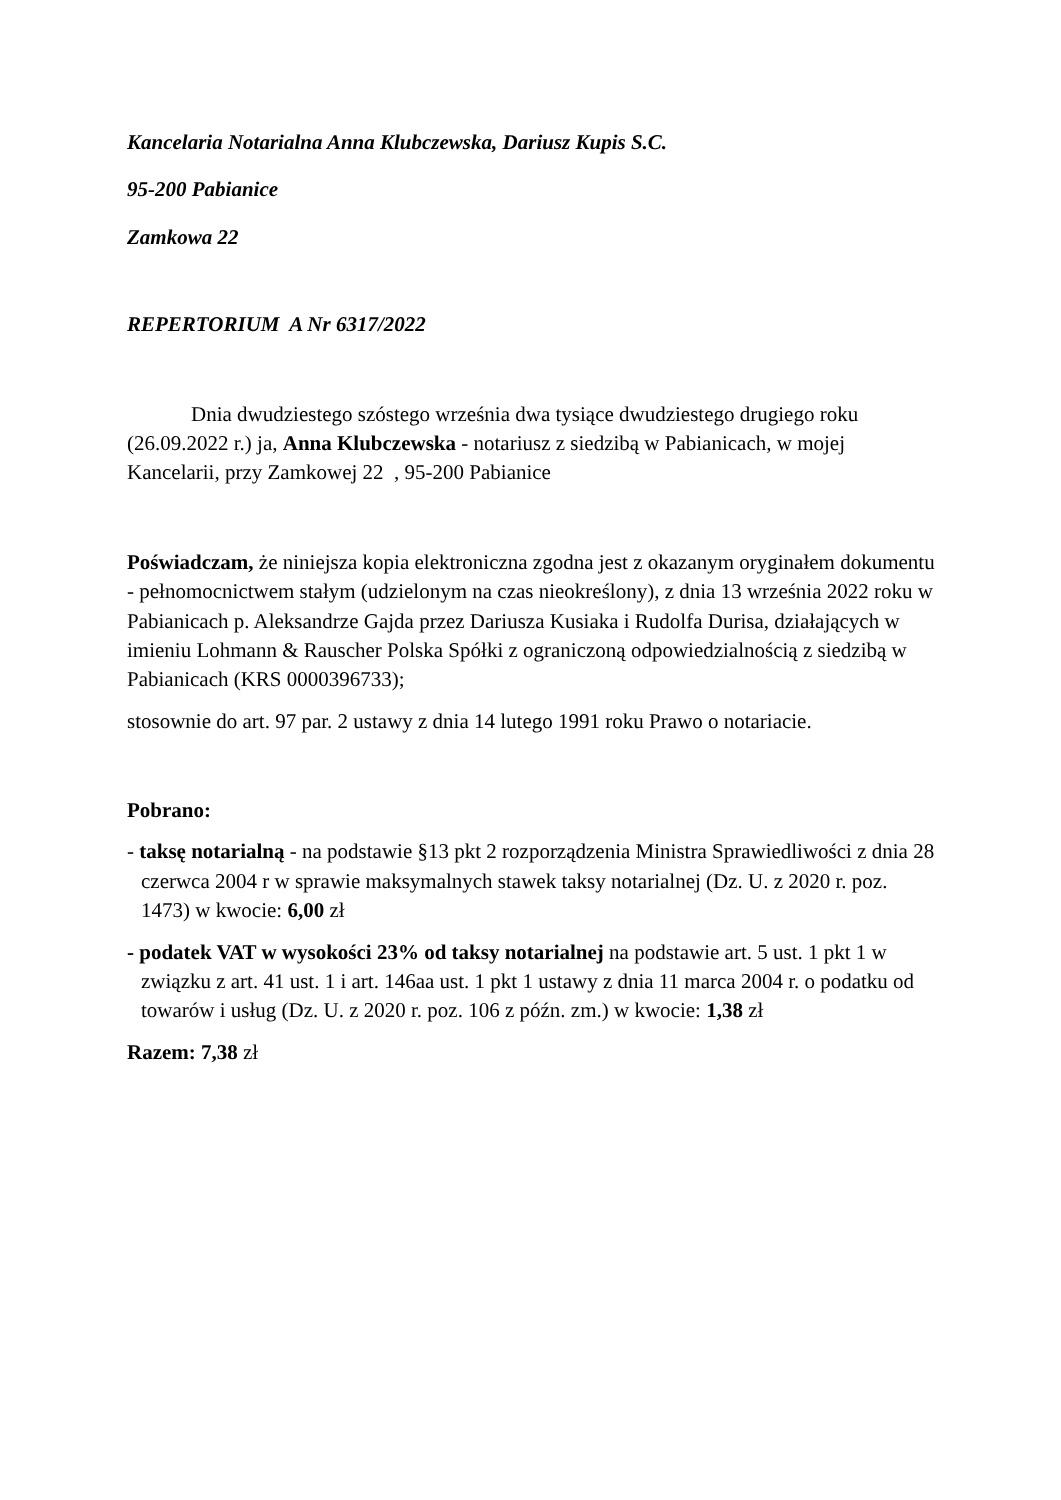Kancelaria Notarialna Anna Klubczewska, Dariusz Kupis S.C.
95-200 Pabianice
Zamkowa 22
REPERTORIUM A Nr 6317/2022
Dnia dwudziestego szóstego września dwa tysiące dwudziestego drugiego roku (26.09.2022 r.) ja, Anna Klubczewska - notariusz z siedzibą w Pabianicach, w mojej Kancelarii, przy Zamkowej 22 , 95-200 Pabianice
Poświadczam, że niniejsza kopia elektroniczna zgodna jest z okazanym oryginałem dokumentu - pełnomocnictwem stałym (udzielonym na czas nieokreślony), z dnia 13 września 2022 roku w Pabianicach p. Aleksandrze Gajda przez Dariusza Kusiaka i Rudolfa Durisa, działających w imieniu Lohmann & Rauscher Polska Spółki z ograniczoną odpowiedzialnością z siedzibą w Pabianicach (KRS 0000396733);
stosownie do art. 97 par. 2 ustawy z dnia 14 lutego 1991 roku Prawo o notariacie.
Pobrano:
- taksę notarialną - na podstawie §13 pkt 2 rozporządzenia Ministra Sprawiedliwości z dnia 28 czerwca 2004 r w sprawie maksymalnych stawek taksy notarialnej (Dz. U. z 2020 r. poz. 1473) w kwocie: 6,00 zł
- podatek VAT w wysokości 23% od taksy notarialnej na podstawie art. 5 ust. 1 pkt 1 w związku z art. 41 ust. 1 i art. 146aa ust. 1 pkt 1 ustawy z dnia 11 marca 2004 r. o podatku od towarów i usług (Dz. U. z 2020 r. poz. 106 z późn. zm.) w kwocie: 1,38 zł
Razem: 7,38 zł